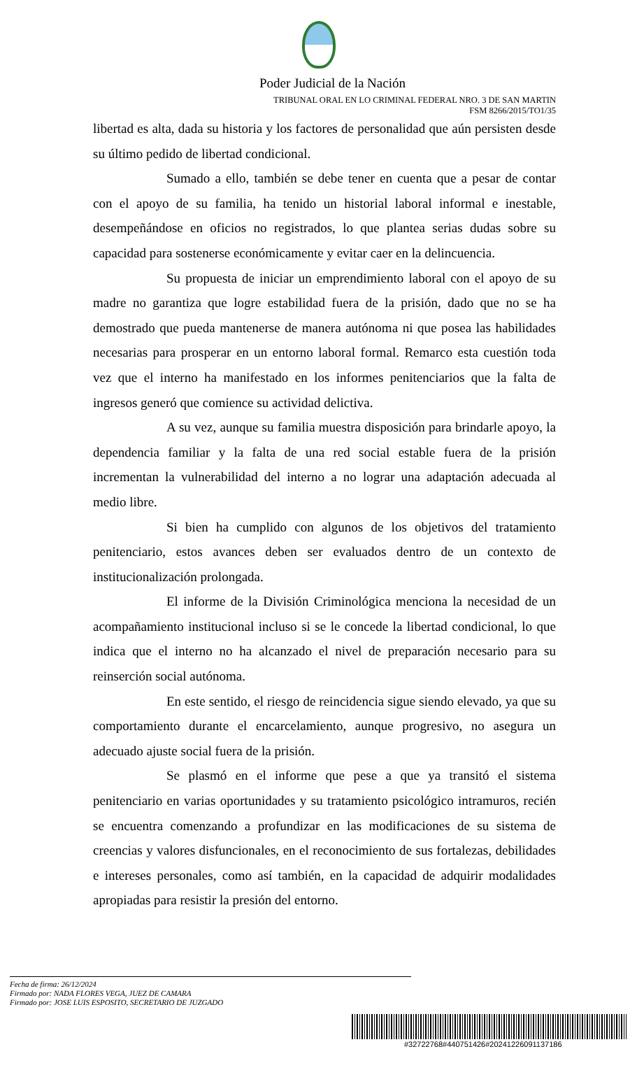Poder Judicial de la Nación
TRIBUNAL ORAL EN LO CRIMINAL FEDERAL NRO. 3 DE SAN MARTIN
FSM 8266/2015/TO1/35
libertad es alta, dada su historia y los factores de personalidad que aún persisten desde su último pedido de libertad condicional.
Sumado a ello, también se debe tener en cuenta que a pesar de contar con el apoyo de su familia, ha tenido un historial laboral informal e inestable, desempeñándose en oficios no registrados, lo que plantea serias dudas sobre su capacidad para sostenerse económicamente y evitar caer en la delincuencia.
Su propuesta de iniciar un emprendimiento laboral con el apoyo de su madre no garantiza que logre estabilidad fuera de la prisión, dado que no se ha demostrado que pueda mantenerse de manera autónoma ni que posea las habilidades necesarias para prosperar en un entorno laboral formal. Remarco esta cuestión toda vez que el interno ha manifestado en los informes penitenciarios que la falta de ingresos generó que comience su actividad delictiva.
A su vez, aunque su familia muestra disposición para brindarle apoyo, la dependencia familiar y la falta de una red social estable fuera de la prisión incrementan la vulnerabilidad del interno a no lograr una adaptación adecuada al medio libre.
Si bien ha cumplido con algunos de los objetivos del tratamiento penitenciario, estos avances deben ser evaluados dentro de un contexto de institucionalización prolongada.
El informe de la División Criminológica menciona la necesidad de un acompañamiento institucional incluso si se le concede la libertad condicional, lo que indica que el interno no ha alcanzado el nivel de preparación necesario para su reinserción social autónoma.
En este sentido, el riesgo de reincidencia sigue siendo elevado, ya que su comportamiento durante el encarcelamiento, aunque progresivo, no asegura un adecuado ajuste social fuera de la prisión.
Se plasmó en el informe que pese a que ya transitó el sistema penitenciario en varias oportunidades y su tratamiento psicológico intramuros, recién se encuentra comenzando a profundizar en las modificaciones de su sistema de creencias y valores disfuncionales, en el reconocimiento de sus fortalezas, debilidades e intereses personales, como así también, en la capacidad de adquirir modalidades apropiadas para resistir la presión del entorno.
Fecha de firma: 26/12/2024
Firmado por: NADA FLORES VEGA, JUEZ DE CAMARA
Firmado por: JOSE LUIS ESPOSITO, SECRETARIO DE JUZGADO
#32722768#440751426#20241226091137186